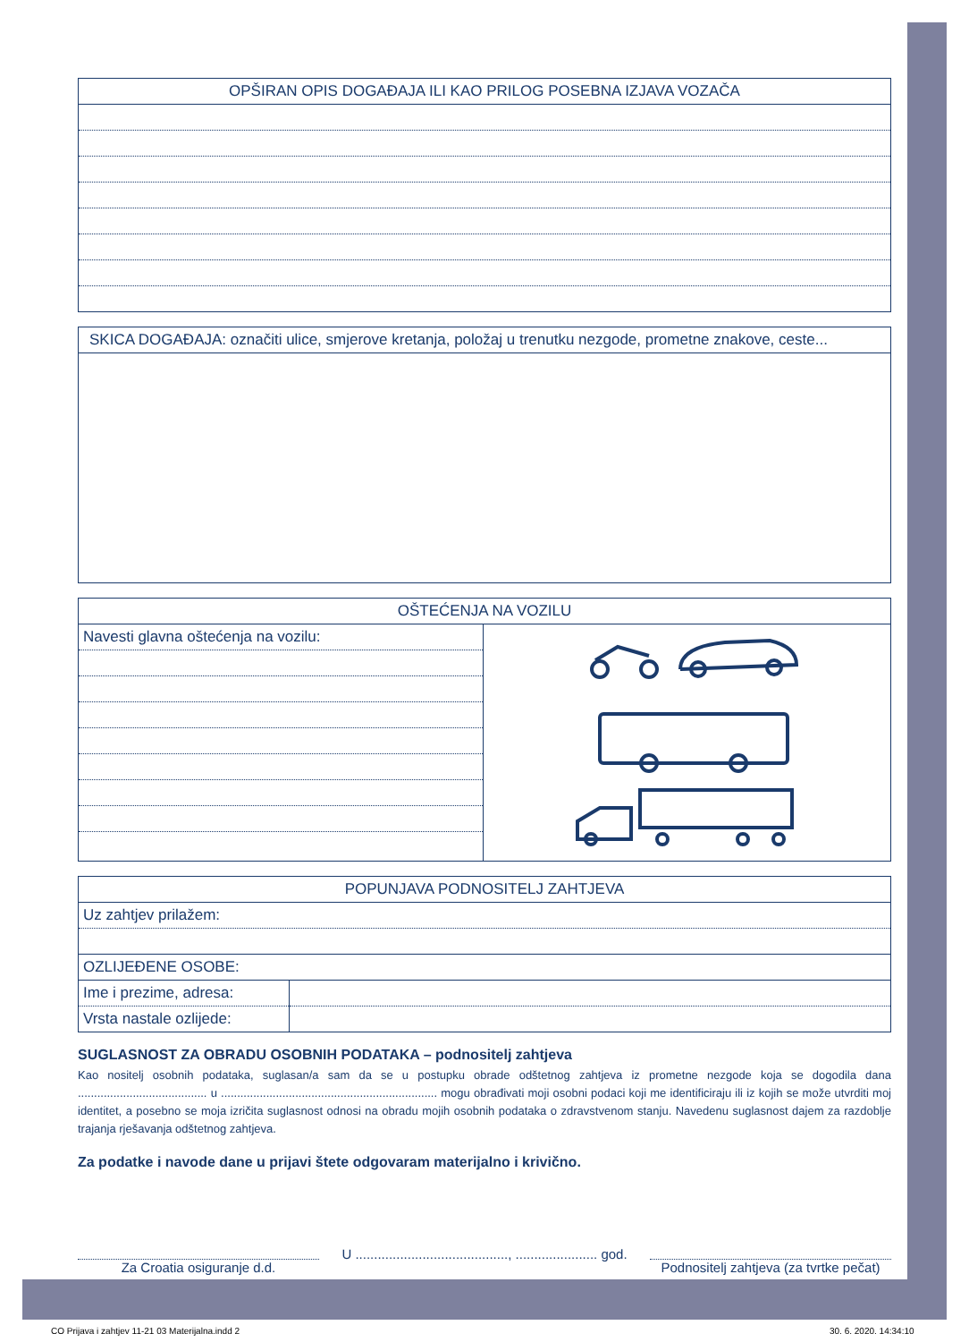OPŠIRAN OPIS DOGAĐAJA ILI KAO PRILOG POSEBNA IZJAVA VOZAČA
SKICA DOGAĐAJA: označiti ulice, smjerove kretanja, položaj u trenutku nezgode, prometne znakove, ceste...
OŠTEĆENJA NA VOZILU
| Navesti glavna oštećenja na vozilu: | |
POPUNJAVA PODNOSITELJ ZAHTJEVA
Uz zahtjev prilažem:
OZLIJEĐENE OSOBE:
| Ime i prezime, adresa: | |
| Vrsta nastale ozlijede: | |
SUGLASNOST ZA OBRADU OSOBNIH PODATAKA – podnositelj zahtjeva
Kao nositelj osobnih podataka, suglasan/a sam da se u postupku obrade odštetnog zahtjeva iz prometne nezgode koja se dogodila dana ........................................ u ................................................................... mogu obrađivati moji osobni podaci koji me identificiraju ili iz kojih se može utvrditi moj identitet, a posebno se moja izričita suglasnost odnosi na obradu mojih osobnih podataka o zdravstvenom stanju. Navedenu suglasnost dajem za razdoblje trajanja rješavanja odštetnog zahtjeva.
Za podatke i navode dane u prijavi štete odgovaram materijalno i krivično.
Za Croatia osiguranje d.d.
U ........................................., ...................... god.
Podnositelj zahtjeva (za tvrtke pečat)
CO Prijava i zahtjev 11-21 03 Materijalna.indd 2
30. 6. 2020. 14:34:10